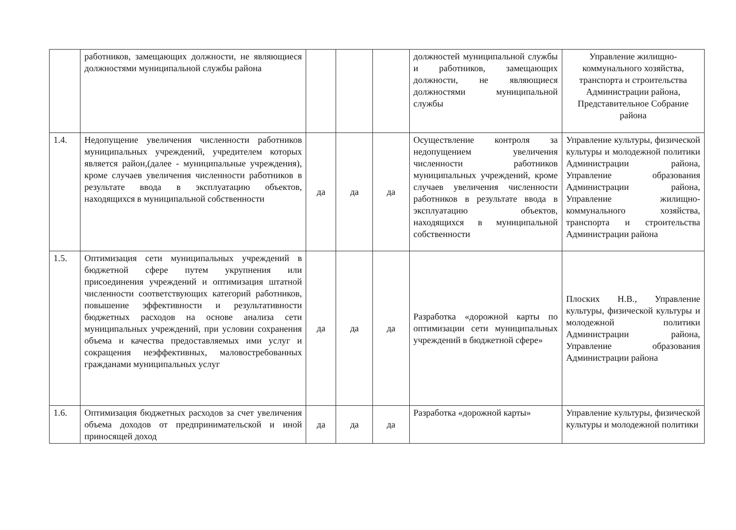| | работников, замещающих должности, не являющиеся должностями муниципальной службы района | | | | должностей муниципальной службы и работников, замещающих должности, не являющиеся должностями муниципальной службы | Управление жилищно-коммунального хозяйства, транспорта и строительства Администрации района, Представительное Собрание района |
| 1.4. | Недопущение увеличения численности работников муниципальных учреждений, учредителем которых является район,(далее - муниципальные учреждения), кроме случаев увеличения численности работников в результате ввода в эксплуатацию объектов, находящихся в муниципальной собственности | да | да | да | Осуществление контроля за недопущением увеличения численности работников муниципальных учреждений, кроме случаев увеличения численности работников в результате ввода в эксплуатацию объектов, находящихся в муниципальной собственности | Управление культуры, физической культуры и молодежной политики Администрации района, Управление образования Администрации района, Управление жилищно-коммунального хозяйства, транспорта и строительства Администрации района |
| 1.5. | Оптимизация сети муниципальных учреждений в бюджетной сфере путем укрупнения или присоединения учреждений и оптимизация штатной численности соответствующих категорий работников, повышение эффективности и результативности бюджетных расходов на основе анализа сети муниципальных учреждений, при условии сохранения объема и качества предоставляемых ими услуг и сокращения неэффективных, маловостребованных гражданами муниципальных услуг | да | да | да | Разработка «дорожной карты по оптимизации сети муниципальных учреждений в бюджетной сфере» | Плоских Н.В., Управление культуры, физической культуры и молодежной политики Администрации района, Управление образования Администрации района |
| 1.6. | Оптимизация бюджетных расходов за счет увеличения объема доходов от предпринимательской и иной приносящей доход | да | да | да | Разработка «дорожной карты» | Управление культуры, физической культуры и молодежной политики |